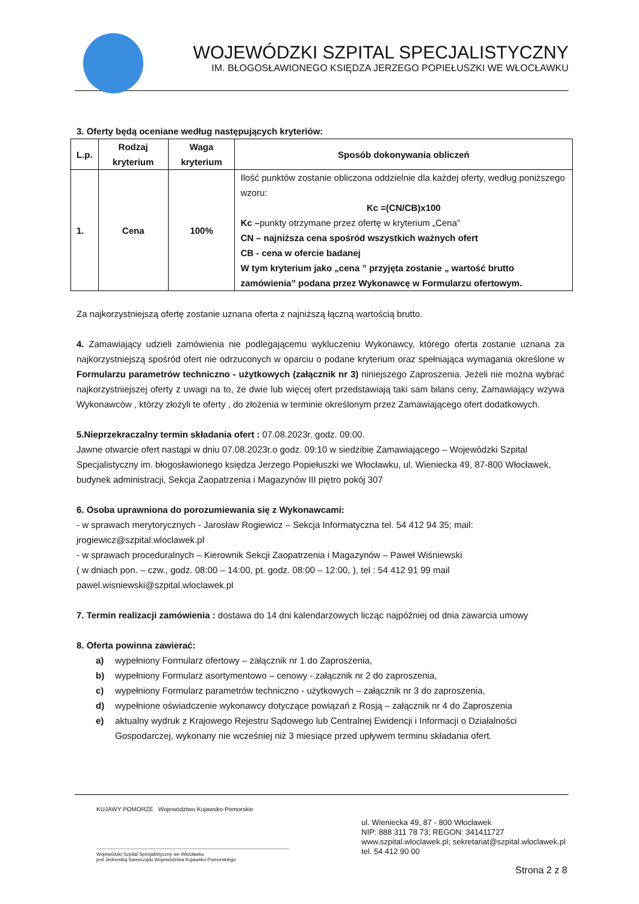WOJEWÓDZKI SZPITAL SPECJALISTYCZNY
IM. BŁOGOSŁAWIONEGO KSIĘDZA JERZEGO POPIEŁUSZKI WE WŁOCŁAWKU
3. Oferty będą oceniane według następujących kryteriów:
| L.p. | Rodzaj kryterium | Waga kryterium | Sposób dokonywania obliczeń |
| --- | --- | --- | --- |
| 1. | Cena | 100% | Ilość punktów zostanie obliczona oddzielnie dla każdej oferty, według poniższego wzoru: Kc =(CN/CB)x100 Kc – punkty otrzymane przez ofertę w kryterium „Cena” CN – najniższa cena spośród wszystkich ważnych ofert CB - cena w ofercie badanej W tym kryterium jako „cena ” przyjęta zostanie „ wartość brutto zamówienia” podana przez Wykonawcę w Formularzu ofertowym. |
Za najkorzystniejszą ofertę zostanie uznana oferta z najniższą łączną wartością brutto.
4. Zamawiający udzieli zamówienia nie podlegającemu wykluczeniu Wykonawcy, którego oferta zostanie uznana za najkorzystniejszą spośród ofert nie odrzuconych w oparciu o podane kryterium oraz spełniająca wymagania określone w Formularzu parametrów techniczno - użytkowych (załącznik nr 3) niniejszego Zaproszenia. Jeżeli nie można wybrać najkorzystniejszej oferty z uwagi na to, że dwie lub więcej ofert przedstawiają taki sam bilans ceny, Zamawiający wzywa Wykonawców , którzy złożyli te oferty , do złożenia w terminie określonym przez Zamawiającego ofert dodatkowych.
5.Nieprzekraczalny termin składania ofert : 07.08.2023r. godz. 09:00.
Jawne otwarcie ofert nastąpi w dniu 07.08.2023r.o godz. 09:10 w siedzibie Zamawiającego – Wojewódzki Szpital Specjalistyczny im. błogosławionego księdza Jerzego Popiełuszki we Włocławku, ul. Wieniecka 49, 87-800 Włocławek, budynek administracji, Sekcja Zaopatrzenia i Magazynów III piętro pokój 307
6. Osoba uprawniona do porozumiewania się z Wykonawcami:
- w sprawach merytorycznych - Jarosław Rogiewicz – Sekcja Informatyczna tel. 54 412 94 35; mail: jrogiewicz@szpital.wloclawek.pl
- w sprawach proceduralnych – Kierownik Sekcji Zaopatrzenia i Magazynów – Paweł Wiśniewski
( w dniach pon. – czw., godz. 08:00 – 14:00, pt. godz. 08:00 – 12:00, ), tel : 54 412 91 99 mail pawel.wisniewski@szpital.wloclawek.pl
7. Termin realizacji zamówienia : dostawa do 14 dni kalendarzowych licząc najpóźniej od dnia zawarcia umowy
8. Oferta powinna zawierać:
a) wypełniony Formularz ofertowy – załącznik nr 1 do Zaproszenia,
b) wypełniony Formularz asortymentowo – cenowy - załącznik nr 2 do zaproszenia,
c) wypełniony Formularz parametrów techniczno - użytkowych – załącznik nr 3 do zaproszenia,
d) wypełnione oświadczenie wykonawcy dotyczące powiązań z Rosją – załącznik nr 4 do Zaproszenia
e) aktualny wydruk z Krajowego Rejestru Sądowego lub Centralnej Ewidencji i Informacji o Działalności Gospodarczej, wykonany nie wcześniej niż 3 miesiące przed upływem terminu składania ofert.
KUJAWY POMORZE Województwo Kujawsko-Pomorskie
Wojewódzki Szpital Specjalistyczny we Włocławku
jest Jednostką Samorządu Województwa Kujawsko-Pomorskiego
ul. Wieniecka 49, 87 - 800 Włocławek
NIP: 888 311 78 73; REGON: 341411727
www.szpital.wloclawek.pl; sekretariat@szpital.wloclawek.pl
tel. 54 412 90 00
Strona 2 z 8